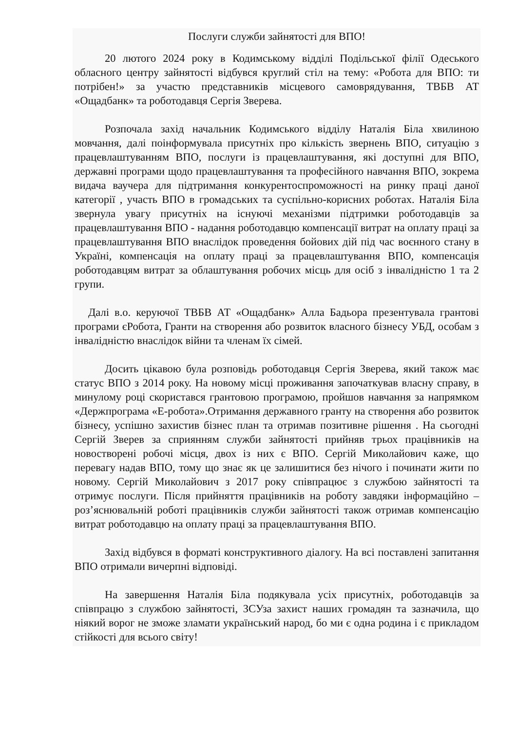Послуги служби зайнятості для ВПО!
20 лютого 2024 року в Кодимському відділі Подільської філії Одеського обласного центру зайнятості відбувся круглий стіл на тему: «Робота для ВПО: ти потрібен!» за участю представників місцевого самоврядування, ТВБВ АТ «Ощадбанк» та роботодавця Сергія Зверева.
Розпочала захід начальник Кодимського відділу Наталія Біла хвилиною мовчання, далі поінформувала присутніх про кількість звернень ВПО, ситуацію з працевлаштуванням ВПО, послуги із працевлаштування, які доступні для ВПО, державні програми щодо працевлаштування та професійного навчання ВПО, зокрема видача ваучера для підтримання конкурентоспроможності на ринку праці даної категорії , участь ВПО в громадських та суспільно-корисних роботах. Наталія Біла звернула увагу присутніх на існуючі механізми підтримки роботодавців за працевлаштування ВПО - надання роботодавцю компенсації витрат на оплату праці за працевлаштування ВПО внаслідок проведення бойових дій під час воєнного стану в Україні, компенсація на оплату праці за працевлаштування ВПО, компенсація роботодавцям витрат за облаштування робочих місць для осіб з інвалідністю 1 та 2 групи.
Далі в.о. керуючої ТВБВ АТ «Ощадбанк» Алла Бадьора презентувала грантові програми єРобота, Гранти на створення або розвиток власного бізнесу УБД, особам з інвалідністю внаслідок війни та членам їх сімей.
Досить цікавою була розповідь роботодавця Сергія Зверева, який також має статус ВПО з 2014 року. На новому місці проживання започаткував власну справу, в минулому році скористався грантовою програмою, пройшов навчання за напрямком «Держпрограма «Е-робота».Отримання державного гранту на створення або розвиток бізнесу, успішно захистив бізнес план та отримав позитивне рішення . На сьогодні Сергій Зверев за сприянням служби зайнятості прийняв трьох працівників на новостворені робочі місця, двох із них є ВПО. Сергій Миколайович каже, що перевагу надав ВПО, тому що знає як це залишитися без нічого і починати жити по новому. Сергій Миколайович з 2017 року співпрацює з службою зайнятості та отримує послуги. Після прийняття працівників на роботу завдяки інформаційно – роз’яснювальній роботі працівників служби зайнятості також отримав компенсацію витрат роботодавцю на оплату праці за працевлаштування ВПО.
Захід відбувся в форматі конструктивного діалогу. На всі поставлені запитання ВПО отримали вичерпні відповіді.
На завершення Наталія Біла подякувала усіх присутніх, роботодавців за співпрацю з службою зайнятості, ЗСУза захист наших громадян та зазначила, що ніякий ворог не зможе зламати український народ, бо ми є одна родина і є прикладом стійкості для всього світу!